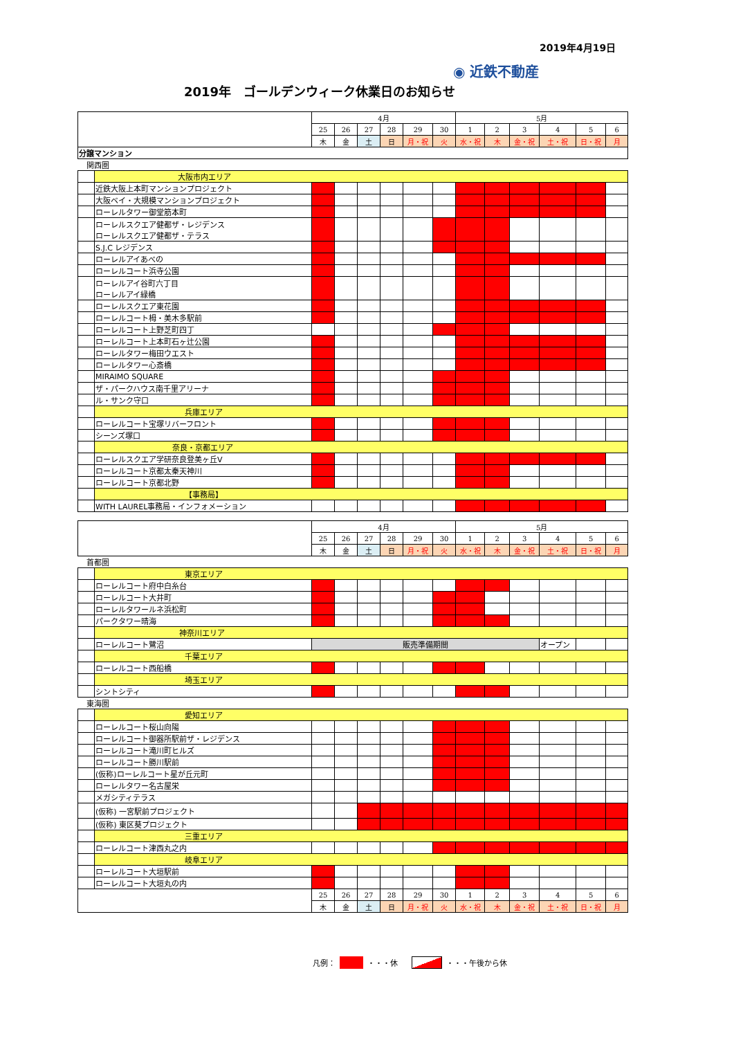2019年4月19日
◉ 近鉄不動産
2019年　ゴールデンウィーク休業日のお知らせ
| | | 4月 | | | | | | 5月 | | | | | |
| | | 25 | 26 | 27 | 28 | 29 | 30 | 1 | 2 | 3 | 4 | 5 | 6 |
| | | 木 | 金 | 土 | 日 | 月・祝 | 火 | 水・祝 | 木 | 金・祝 | 土・祝 | 日・祝 | 月 |
| 分譲マンション | | | | | | | | | | | | | |
| 関西圏 | | | | | | | | | | | | | |
| | 大阪市内エリア | | | | | | | | | | | | |
| | 近鉄大阪上本町マンションプロジェクト | | | | | | | | | | | | |
| | 大阪ベイ・大規模マンションプロジェクト | | | | | | | | | | | | |
| | ローレルタワー御堂筋本町 | | | | | | | | | | | | |
| | ローレルスクエア健都ザ・レジデンス ローレルスクエア健都ザ・テラス | | | | | | | | | | | | |
| | S.J.C レジデンス | | | | | | | | | | | | |
| | ローレルアイあべの | | | | | | | | | | | | |
| | ローレルコート浜寺公園 | | | | | | | | | | | | |
| | ローレルアイ谷町六丁目 ローレルアイ緑橋 | | | | | | | | | | | | |
| | ローレルスクエア東花園 | | | | | | | | | | | | |
| | ローレルコート栂・美木多駅前 | | | | | | | | | | | | |
| | ローレルコート上野芝町四丁 | | | | | | | | | | | | |
| | ローレルコート上本町石ヶ辻公園 | | | | | | | | | | | | |
| | ローレルタワー梅田ウエスト | | | | | | | | | | | | |
| | ローレルタワー心斎橋 | | | | | | | | | | | | |
| | MIRAIMO SQUARE | | | | | | | | | | | | |
| | ザ・パークハウス南千里アリーナ | | | | | | | | | | | | |
| | ル・サンク守口 | | | | | | | | | | | | |
| | 兵庫エリア | | | | | | | | | | | | |
| | ローレルコート宝塚リバーフロント | | | | | | | | | | | | |
| | シーンズ塚口 | | | | | | | | | | | | |
| | 奈良・京都エリア | | | | | | | | | | | | |
| | ローレルスクエア学研奈良登美ヶ丘Ⅴ | | | | | | | | | | | | |
| | ローレルコート京都太秦天神川 | | | | | | | | | | | | |
| | ローレルコート京都北野 | | | | | | | | | | | | |
| | 【事務局】 | | | | | | | | | | | | |
| | WITH LAUREL事務局・インフォメーション | | | | | | | | | | | | |
| | | 4月 | | | | | | 5月 | | | | | |
| | | 25 | 26 | 27 | 28 | 29 | 30 | 1 | 2 | 3 | 4 | 5 | 6 |
| | | 木 | 金 | 土 | 日 | 月・祝 | 火 | 水・祝 | 木 | 金・祝 | 土・祝 | 日・祝 | 月 |
| 首都圏 | | | | | | | | | | | | | |
| | 東京エリア | | | | | | | | | | | | |
| | ローレルコート府中白糸台 | | | | | | | | | | | | |
| | ローレルコート大井町 | | | | | | | | | | | | |
| | ローレルタワールネ浜松町 | | | | | | | | | | | | |
| | パークタワー晴海 | | | | | | | | | | | | |
| | 神奈川エリア | | | | | | | | | | | | |
| | ローレルコート鷺沼 | 販売準備期間 | | | | | | | | | オープン | | |
| | 千葉エリア | | | | | | | | | | | | |
| | ローレルコート西船橋 | | | | | | | | | | | | |
| | 埼玉エリア | | | | | | | | | | | | |
| | シントシティ | | | | | | | | | | | | |
| 東海圏 | | | | | | | | | | | | | |
| | 愛知エリア | | | | | | | | | | | | |
| | ローレルコート桜山向陽 | | | | | | | | | | | | |
| | ローレルコート御器所駅前ザ・レジデンス | | | | | | | | | | | | |
| | ローレルコート滝川町ヒルズ | | | | | | | | | | | | |
| | ローレルコート勝川駅前 | | | | | | | | | | | | |
| | (仮称)ローレルコート星が丘元町 | | | | | | | | | | | | |
| | ローレルタワー名古屋栄 | | | | | | | | | | | | |
| | メガシティテラス | | | | | | | | | | | | |
| | (仮称) 一宮駅前プロジェクト | | | | | | | | | | | | |
| | (仮称) 東区葵プロジェクト | | | | | | | | | | | | |
| | 三重エリア | | | | | | | | | | | | |
| | ローレルコート津西丸之内 | | | | | | | | | | | | |
| | 岐阜エリア | | | | | | | | | | | | |
| | ローレルコート大垣駅前 | | | | | | | | | | | | |
| | ローレルコート大垣丸の内 | | | | | | | | | | | | |
| | | 25 | 26 | 27 | 28 | 29 | 30 | 1 | 2 | 3 | 4 | 5 | 6 |
| | | 木 | 金 | 土 | 日 | 月・祝 | 火 | 水・祝 | 木 | 金・祝 | 土・祝 | 日・祝 | 月 |
凡例： ・・・休 ・・・午後から休